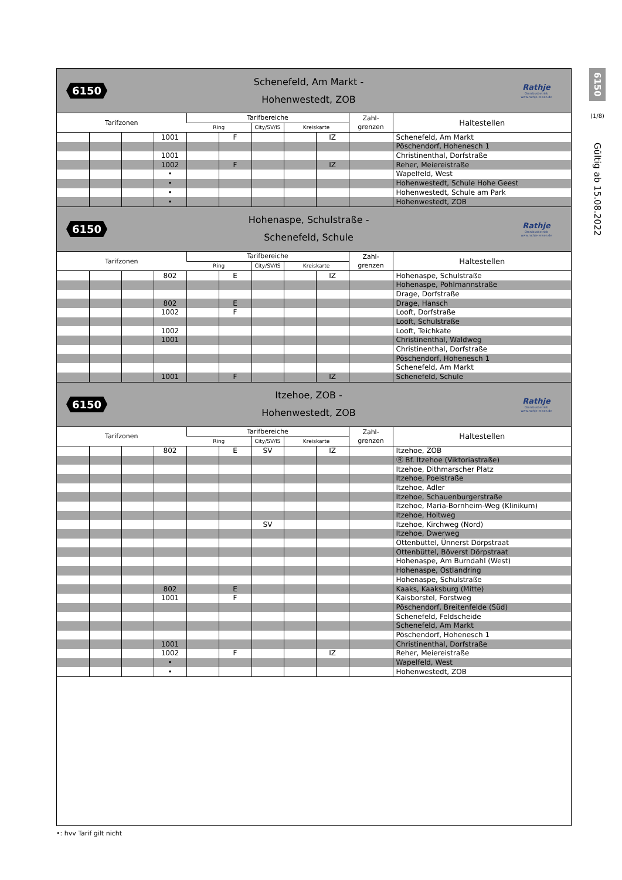6150
Schenefeld, Am Markt -
Hohenwestedt, ZOB
Rathje
Omnibusbetrieb
www.rathje-reisen.de
| Tarifzonen | | | | Tarifbereiche | | | | | Zahl- grenzen | Haltestellen |
| --- | --- | --- | --- | --- | --- | --- | --- | --- | --- | --- |
| | | | | Ring | | City/SV/IS | Kreiskarte | | | |
| | | | 1001 | | F | | | IZ | | Schenefeld, Am Markt |
| | | | | | | | | | | Pöschendorf, Hohenesch 1 |
| | | | 1001 | | | | | | | Christinenthal, Dorfstraße |
| | | | 1002 | | F | | | IZ | | Reher, Meiereistraße |
| | | | • | | | | | | | Wapelfeld, West |
| | | | • | | | | | | | Hohenwestedt, Schule Hohe Geest |
| | | | • | | | | | | | Hohenwestedt, Schule am Park |
| | | | • | | | | | | | Hohenwestedt, ZOB |
6150
Hohenaspe, Schulstraße -
Schenefeld, Schule
Rathje
Omnibusbetrieb
www.rathje-reisen.de
| Tarifzonen | | | | Tarifbereiche | | | | | Zahl- grenzen | Haltestellen |
| --- | --- | --- | --- | --- | --- | --- | --- | --- | --- | --- |
| | | | | Ring | | City/SV/IS | Kreiskarte | | | |
| | | | 802 | | E | | | IZ | | Hohenaspe, Schulstraße |
| | | | | | | | | | | Hohenaspe, Pohlmannstraße |
| | | | | | | | | | | Drage, Dorfstraße |
| | | | 802 | | E | | | | | Drage, Hansch |
| | | | 1002 | | F | | | | | Looft, Dorfstraße |
| | | | | | | | | | | Looft, Schulstraße |
| | | | 1002 | | | | | | | Looft, Teichkate |
| | | | 1001 | | | | | | | Christinenthal, Waldweg |
| | | | | | | | | | | Christinenthal, Dorfstraße |
| | | | | | | | | | | Pöschendorf, Hohenesch 1 |
| | | | | | | | | | | Schenefeld, Am Markt |
| | | | 1001 | | F | | | IZ | | Schenefeld, Schule |
6150
Itzehoe, ZOB -
Hohenwestedt, ZOB
Rathje
Omnibusbetrieb
www.rathje-reisen.de
| Tarifzonen | | | | Tarifbereiche | | | | | Zahl- grenzen | Haltestellen |
| --- | --- | --- | --- | --- | --- | --- | --- | --- | --- | --- |
| | | | | Ring | | City/SV/IS | Kreiskarte | | | |
| | | | 802 | | E | SV | | IZ | | Itzehoe, ZOB |
| | | | | | | | | | | Ⓡ Bf. Itzehoe (Viktoriastraße) |
| | | | | | | | | | | Itzehoe, Dithmarscher Platz |
| | | | | | | | | | | Itzehoe, Poelstraße |
| | | | | | | | | | | Itzehoe, Adler |
| | | | | | | | | | | Itzehoe, Schauenburgerstraße |
| | | | | | | | | | | Itzehoe, Maria-Bornheim-Weg (Klinikum) |
| | | | | | | | | | | Itzehoe, Holtweg |
| | | | | | | SV | | | | Itzehoe, Kirchweg (Nord) |
| | | | | | | | | | | Itzehoe, Dwerweg |
| | | | | | | | | | | Ottenbüttel, Ünnerst Dörpstraat |
| | | | | | | | | | | Ottenbüttel, Böverst Dörpstraat |
| | | | | | | | | | | Hohenaspe, Am Burndahl (West) |
| | | | | | | | | | | Hohenaspe, Ostlandring |
| | | | | | | | | | | Hohenaspe, Schulstraße |
| | | | 802 | | E | | | | | Kaaks, Kaaksburg (Mitte) |
| | | | 1001 | | F | | | | | Kaisborstel, Forstweg |
| | | | | | | | | | | Pöschendorf, Breitenfelde (Süd) |
| | | | | | | | | | | Schenefeld, Feldscheide |
| | | | | | | | | | | Schenefeld, Am Markt |
| | | | | | | | | | | Pöschendorf, Hohenesch 1 |
| | | | 1001 | | | | | | | Christinenthal, Dorfstraße |
| | | | 1002 | | F | | | IZ | | Reher, Meiereistraße |
| | | | • | | | | | | | Wapelfeld, West |
| | | | • | | | | | | | Hohenwestedt, ZOB |
6150
(1/8)
Gültig ab 15.08.2022
•: hvv Tarif gilt nicht